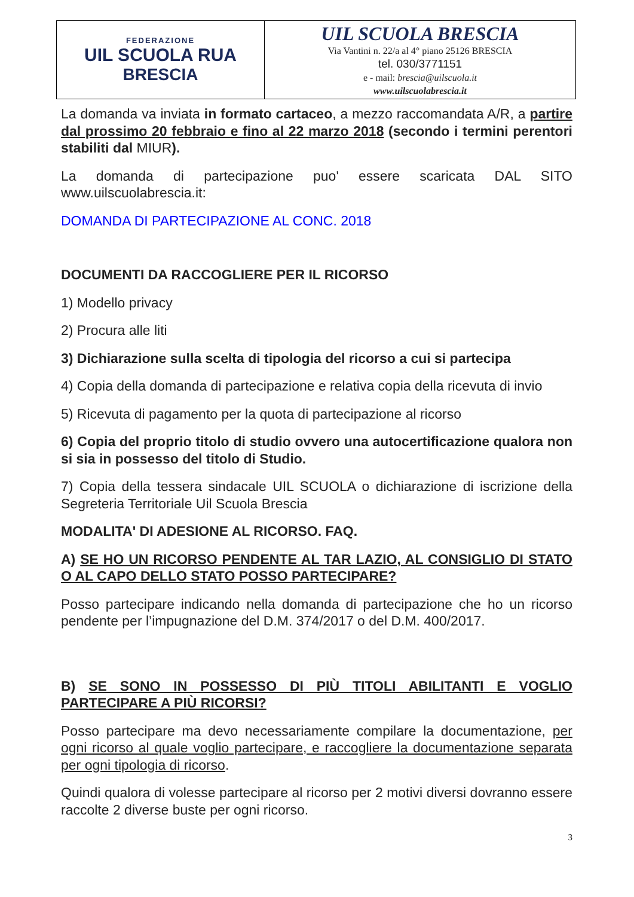| FEDERAZIONE UIL SCUOLA RUA BRESCIA | UIL SCUOLA BRESCIA Via Vantini n. 22/a al 4° piano 25126 BRESCIA tel. 030/3771151 e - mail: brescia@uilscuola.it www.uilscuolabrescia.it |
La domanda va inviata in formato cartaceo, a mezzo raccomandata A/R, a partire dal prossimo 20 febbraio e fino al 22 marzo 2018 (secondo i termini perentori stabiliti dal MIUR).
La domanda di partecipazione puo' essere scaricata DAL SITO www.uilscuolabrescia.it:
DOMANDA DI PARTECIPAZIONE AL CONC. 2018
DOCUMENTI DA RACCOGLIERE PER IL RICORSO
1) Modello privacy
2) Procura alle liti
3) Dichiarazione sulla scelta di tipologia del ricorso a cui si partecipa
4) Copia della domanda di partecipazione e relativa copia della ricevuta di invio
5) Ricevuta di pagamento per la quota di partecipazione al ricorso
6) Copia del proprio titolo di studio ovvero una autocertificazione qualora non si sia in possesso del titolo di Studio.
7) Copia della tessera sindacale UIL SCUOLA o dichiarazione di iscrizione della Segreteria Territoriale Uil Scuola Brescia
MODALITA' DI ADESIONE AL RICORSO. FAQ.
A) SE HO UN RICORSO PENDENTE AL TAR LAZIO, AL CONSIGLIO DI STATO O AL CAPO DELLO STATO POSSO PARTECIPARE?
Posso partecipare indicando nella domanda di partecipazione che ho un ricorso pendente per l’impugnazione del D.M. 374/2017 o del D.M. 400/2017.
B) SE SONO IN POSSESSO DI PIÙ TITOLI ABILITANTI E VOGLIO PARTECIPARE A PIÙ RICORSI?
Posso partecipare ma devo necessariamente compilare la documentazione, per ogni ricorso al quale voglio partecipare, e raccogliere la documentazione separata per ogni tipologia di ricorso.
Quindi qualora di volesse partecipare al ricorso per 2 motivi diversi dovranno essere raccolte 2 diverse buste per ogni ricorso.
3